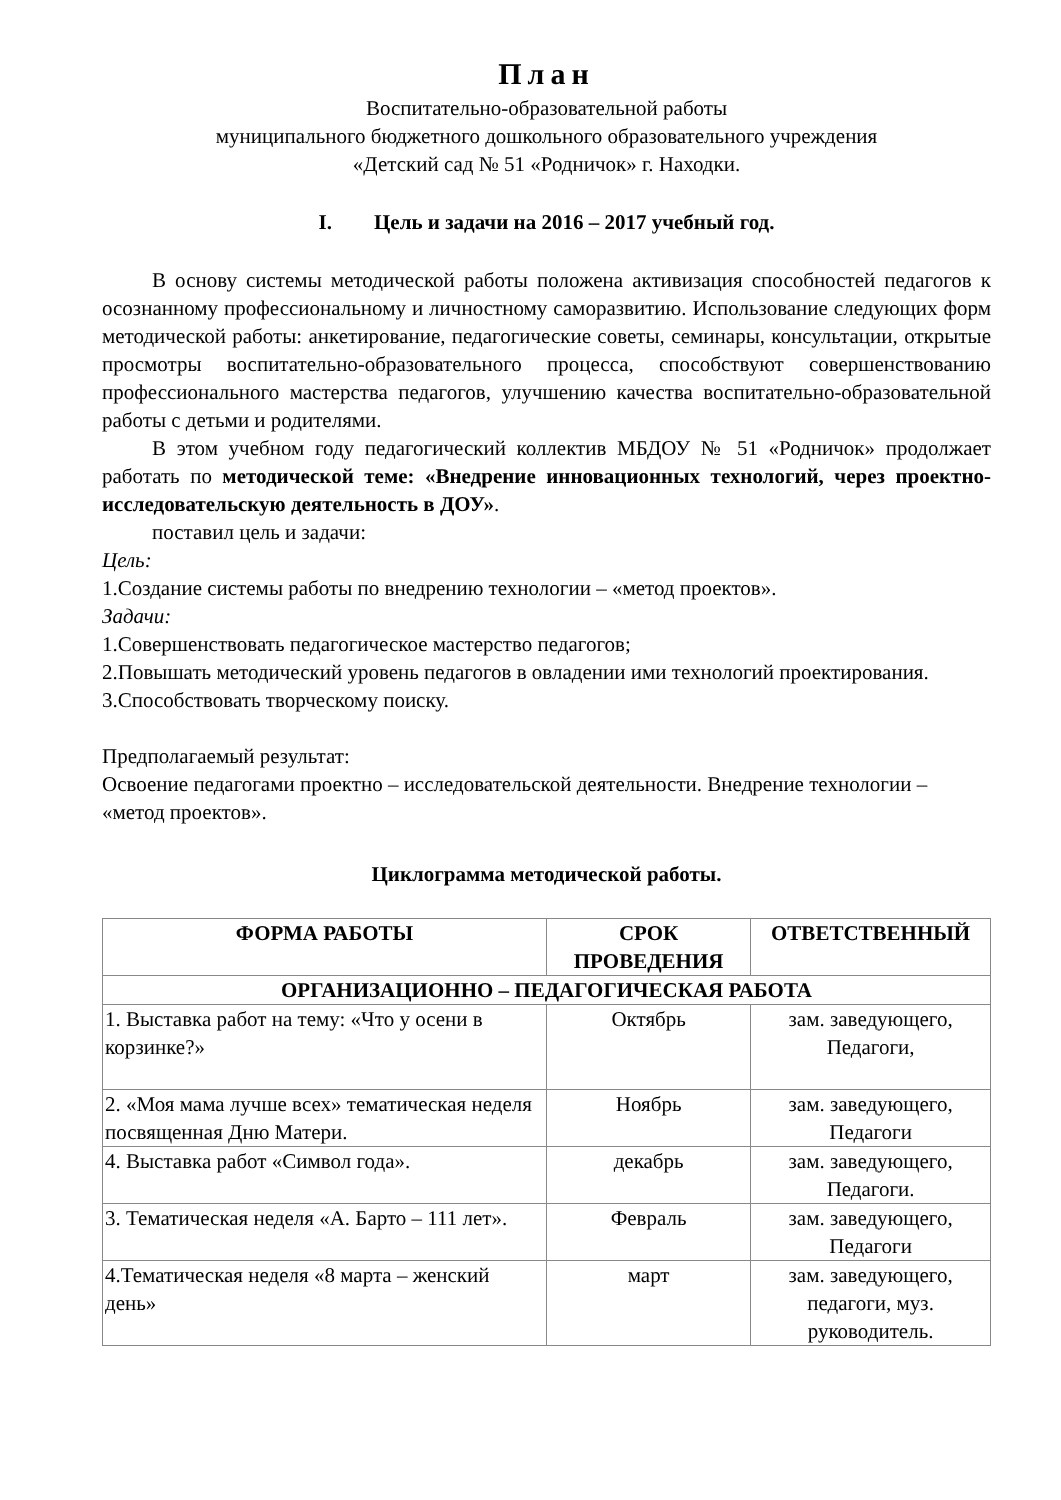План
Воспитательно-образовательной работы
муниципального бюджетного дошкольного образовательного учреждения
«Детский сад № 51 «Родничок» г. Находки.
I. Цель и задачи на 2016 – 2017 учебный год.
В основу системы методической работы положена активизация способностей педагогов к осознанному профессиональному и личностному саморазвитию. Использование следующих форм методической работы: анкетирование, педагогические советы, семинары, консультации, открытые просмотры воспитательно-образовательного процесса, способствуют совершенствованию профессионального мастерства педагогов, улучшению качества воспитательно-образовательной работы с детьми и родителями.
В этом учебном году педагогический коллектив МБДОУ № 51 «Родничок» продолжает работать по методической теме: «Внедрение инновационных технологий, через проектно-исследовательскую деятельность в ДОУ».
поставил цель и задачи:
Цель:
1.Создание системы работы по внедрению технологии – «метод проектов».
Задачи:
1.Совершенствовать педагогическое мастерство педагогов;
2.Повышать методический уровень педагогов в овладении ими технологий проектирования.
3.Способствовать творческому поиску.
Предполагаемый результат:
Освоение педагогами проектно – исследовательской деятельности. Внедрение технологии – «метод проектов».
Циклограмма методической работы.
| ФОРМА РАБОТЫ | СРОК ПРОВЕДЕНИЯ | ОТВЕТСТВЕННЫЙ |
| --- | --- | --- |
| ОРГАНИЗАЦИОННО – ПЕДАГОГИЧЕСКАЯ РАБОТА | | |
| 1. Выставка работ на тему: «Что у осени в корзинке?» | Октябрь | зам. заведующего, Педагоги, |
| 2. «Моя мама лучше всех» тематическая неделя посвященная Дню Матери. | Ноябрь | зам. заведующего, Педагоги |
| 4. Выставка работ «Символ года». | декабрь | зам. заведующего, Педагоги. |
| 3. Тематическая неделя «А. Барто – 111 лет». | Февраль | зам. заведующего, Педагоги |
| 4.Тематическая неделя «8 марта – женский день» | март | зам. заведующего, педагоги, муз. руководитель. |